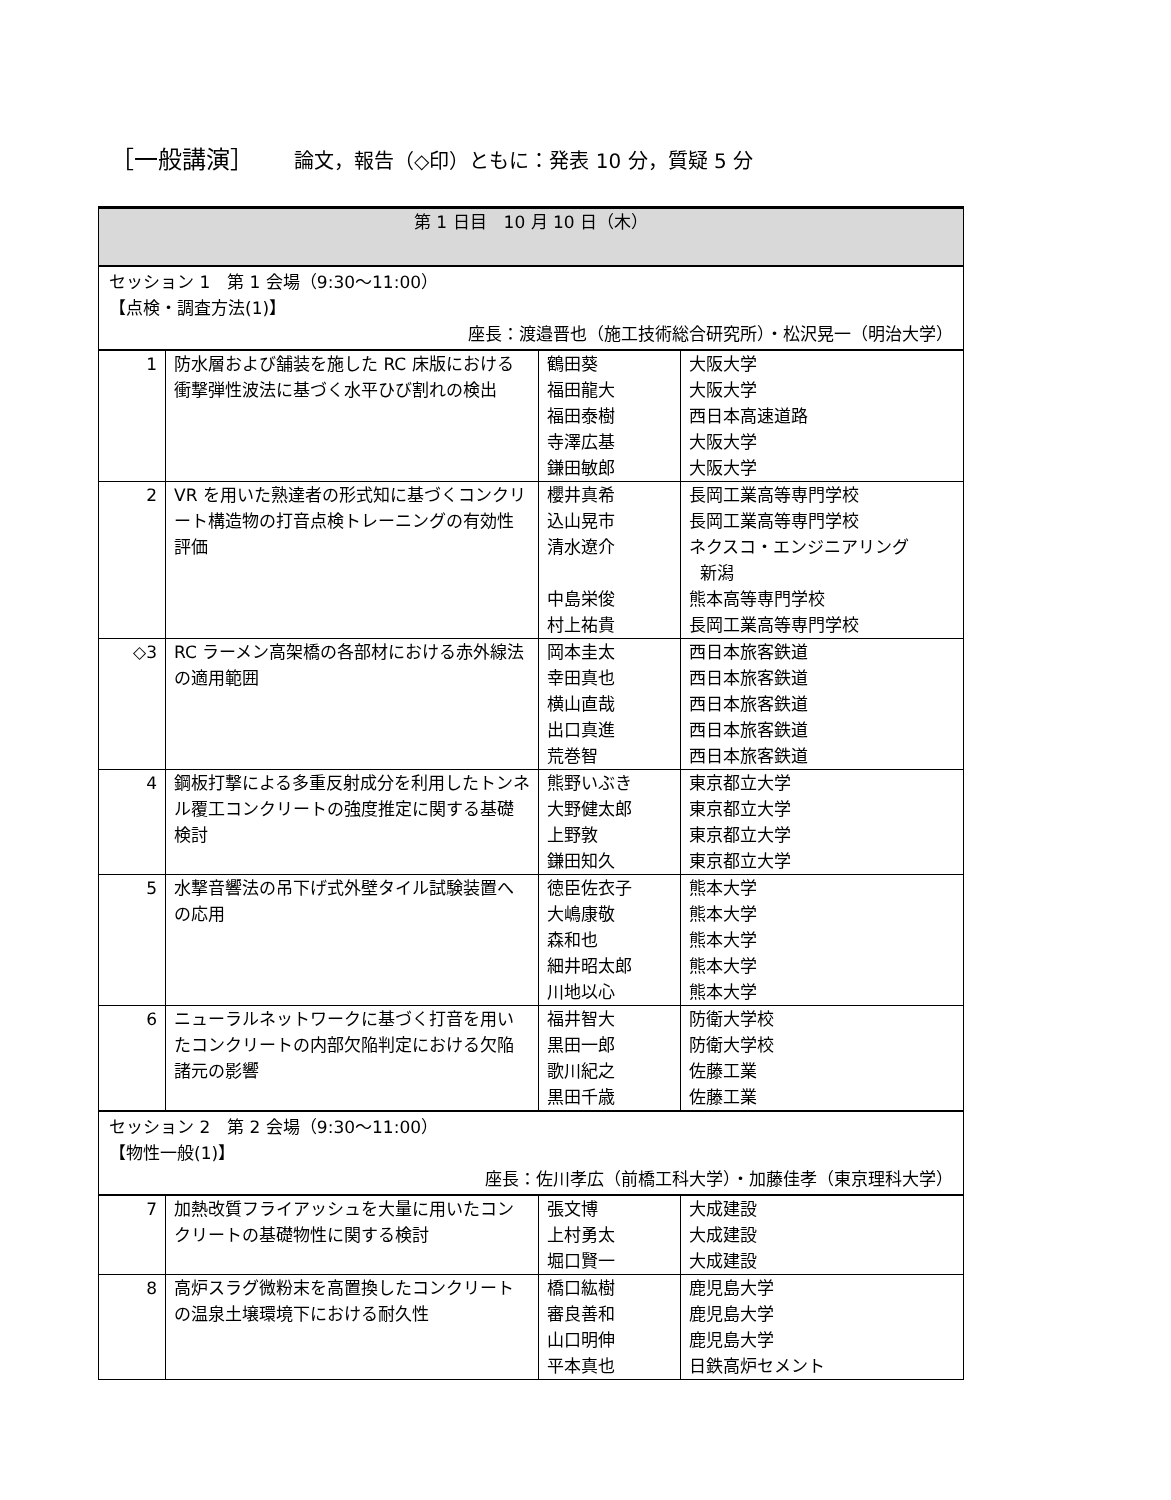［一般講演］ 論文，報告（◇印）ともに：発表 10 分，質疑 5 分
| 第 1 日目 10 月 10 日（木） | | | |
| --- | --- | --- | --- |
| セッション 1 第 1 会場（9:30〜11:00） 【点検・調査方法(1)】 座長：渡邉晋也（施工技術総合研究所）・松沢晃一（明治大学） | | | |
| 1 | 防水層および舗装を施した RC 床版における衝撃弾性波法に基づく水平ひび割れの検出 | 鶴田葵 福田龍大 福田泰樹 寺澤広基 鎌田敏郎 | 大阪大学 大阪大学 西日本高速道路 大阪大学 大阪大学 |
| 2 | VR を用いた熟達者の形式知に基づくコンクリート構造物の打音点検トレーニングの有効性評価 | 櫻井真希 込山晃市 清水遼介 中島栄俊 村上祐貴 | 長岡工業高等専門学校 長岡工業高等専門学校 ネクスコ・エンジニアリング 新潟 熊本高等専門学校 長岡工業高等専門学校 |
| ◇3 | RC ラーメン高架橋の各部材における赤外線法の適用範囲 | 岡本圭太 幸田真也 横山直哉 出口真進 荒巻智 | 西日本旅客鉄道 西日本旅客鉄道 西日本旅客鉄道 西日本旅客鉄道 西日本旅客鉄道 |
| 4 | 鋼板打撃による多重反射成分を利用したトンネル覆工コンクリートの強度推定に関する基礎検討 | 熊野いぶき 大野健太郎 上野敦 鎌田知久 | 東京都立大学 東京都立大学 東京都立大学 東京都立大学 |
| 5 | 水撃音響法の吊下げ式外壁タイル試験装置への応用 | 徳臣佐衣子 大嶋康敬 森和也 細井昭太郎 川地以心 | 熊本大学 熊本大学 熊本大学 熊本大学 熊本大学 |
| 6 | ニューラルネットワークに基づく打音を用いたコンクリートの内部欠陥判定における欠陥諸元の影響 | 福井智大 黒田一郎 歌川紀之 黒田千歳 | 防衛大学校 防衛大学校 佐藤工業 佐藤工業 |
| セッション 2 第 2 会場（9:30〜11:00） 【物性一般(1)】 座長：佐川孝広（前橋工科大学）・加藤佳孝（東京理科大学） | | | |
| 7 | 加熱改質フライアッシュを大量に用いたコンクリートの基礎物性に関する検討 | 張文博 上村勇太 堀口賢一 | 大成建設 大成建設 大成建設 |
| 8 | 高炉スラグ微粉末を高置換したコンクリートの温泉土壌環境下における耐久性 | 橋口紘樹 審良善和 山口明伸 平本真也 | 鹿児島大学 鹿児島大学 鹿児島大学 日鉄高炉セメント |